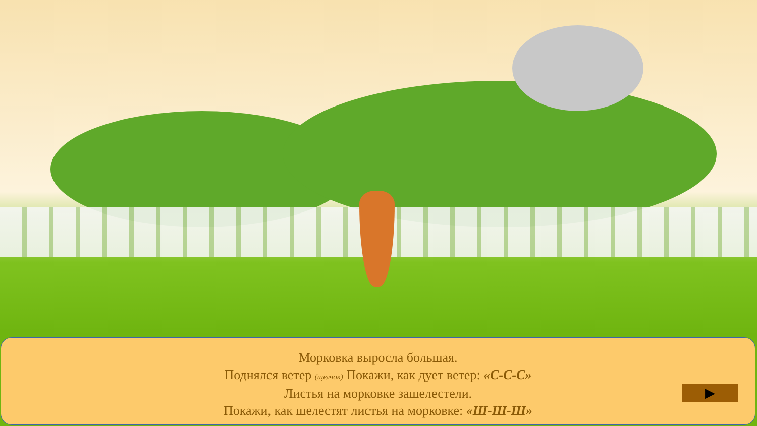Морковка выросла большая.
Поднялся ветер (щелчок) Покажи, как дует ветер: «С-С-С»
Листья на морковке зашелестели.
Покажи, как шелестят листья на морковке: «Ш-Ш-Ш»
▶